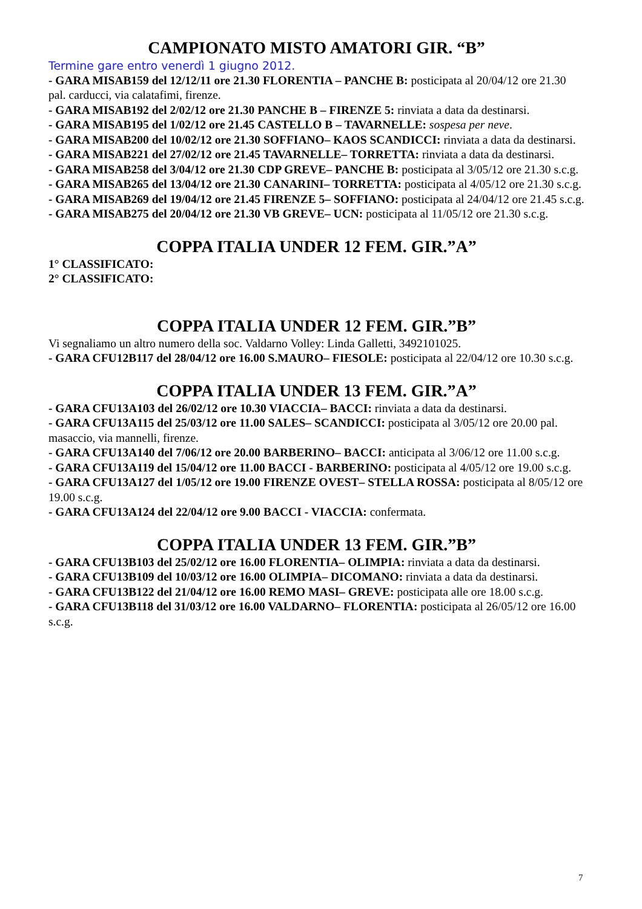CAMPIONATO MISTO AMATORI GIR. “B”
Termine gare entro venerdì 1 giugno 2012.
- GARA MISAB159 del 12/12/11 ore 21.30 FLORENTIA – PANCHE B: posticipata al 20/04/12 ore 21.30 pal. carducci, via calatafimi, firenze.
- GARA MISAB192 del 2/02/12 ore 21.30 PANCHE B – FIRENZE 5: rinviata a data da destinarsi.
- GARA MISAB195 del 1/02/12 ore 21.45 CASTELLO B – TAVARNELLE: sospesa per neve.
- GARA MISAB200 del 10/02/12 ore 21.30 SOFFIANO– KAOS SCANDICCI: rinviata a data da destinarsi.
- GARA MISAB221 del 27/02/12 ore 21.45 TAVARNELLE– TORRETTA: rinviata a data da destinarsi.
- GARA MISAB258 del 3/04/12 ore 21.30 CDP GREVE– PANCHE B: posticipata al 3/05/12 ore 21.30 s.c.g.
- GARA MISAB265 del 13/04/12 ore 21.30 CANARINI– TORRETTA: posticipata al 4/05/12 ore 21.30 s.c.g.
- GARA MISAB269 del 19/04/12 ore 21.45 FIRENZE 5– SOFFIANO: posticipata al 24/04/12 ore 21.45 s.c.g.
- GARA MISAB275 del 20/04/12 ore 21.30 VB GREVE– UCN: posticipata al 11/05/12 ore 21.30 s.c.g.
COPPA ITALIA UNDER 12 FEM. GIR.”A”
1° CLASSIFICATO:
2° CLASSIFICATO:
COPPA ITALIA UNDER 12 FEM. GIR.”B”
Vi segnaliamo un altro numero della soc. Valdarno Volley: Linda Galletti, 3492101025.
- GARA CFU12B117 del 28/04/12 ore 16.00 S.MAURO– FIESOLE: posticipata al 22/04/12 ore 10.30 s.c.g.
COPPA ITALIA UNDER 13 FEM. GIR.”A”
- GARA CFU13A103 del 26/02/12 ore 10.30 VIACCIA– BACCI: rinviata a data da destinarsi.
- GARA CFU13A115 del 25/03/12 ore 11.00 SALES– SCANDICCI: posticipata al 3/05/12 ore 20.00 pal. masaccio, via mannelli, firenze.
- GARA CFU13A140 del 7/06/12 ore 20.00 BARBERINO– BACCI: anticipata al 3/06/12 ore 11.00 s.c.g.
- GARA CFU13A119 del 15/04/12 ore 11.00 BACCI - BARBERINO: posticipata al 4/05/12 ore 19.00 s.c.g.
- GARA CFU13A127 del 1/05/12 ore 19.00 FIRENZE OVEST– STELLA ROSSA: posticipata al 8/05/12 ore 19.00 s.c.g.
- GARA CFU13A124 del 22/04/12 ore 9.00 BACCI - VIACCIA: confermata.
COPPA ITALIA UNDER 13 FEM. GIR.”B”
- GARA CFU13B103 del 25/02/12 ore 16.00 FLORENTIA– OLIMPIA: rinviata a data da destinarsi.
- GARA CFU13B109 del 10/03/12 ore 16.00 OLIMPIA– DICOMANO: rinviata a data da destinarsi.
- GARA CFU13B122 del 21/04/12 ore 16.00 REMO MASI– GREVE: posticipata alle ore 18.00 s.c.g.
- GARA CFU13B118 del 31/03/12 ore 16.00 VALDARNO– FLORENTIA: posticipata al 26/05/12 ore 16.00 s.c.g.
7